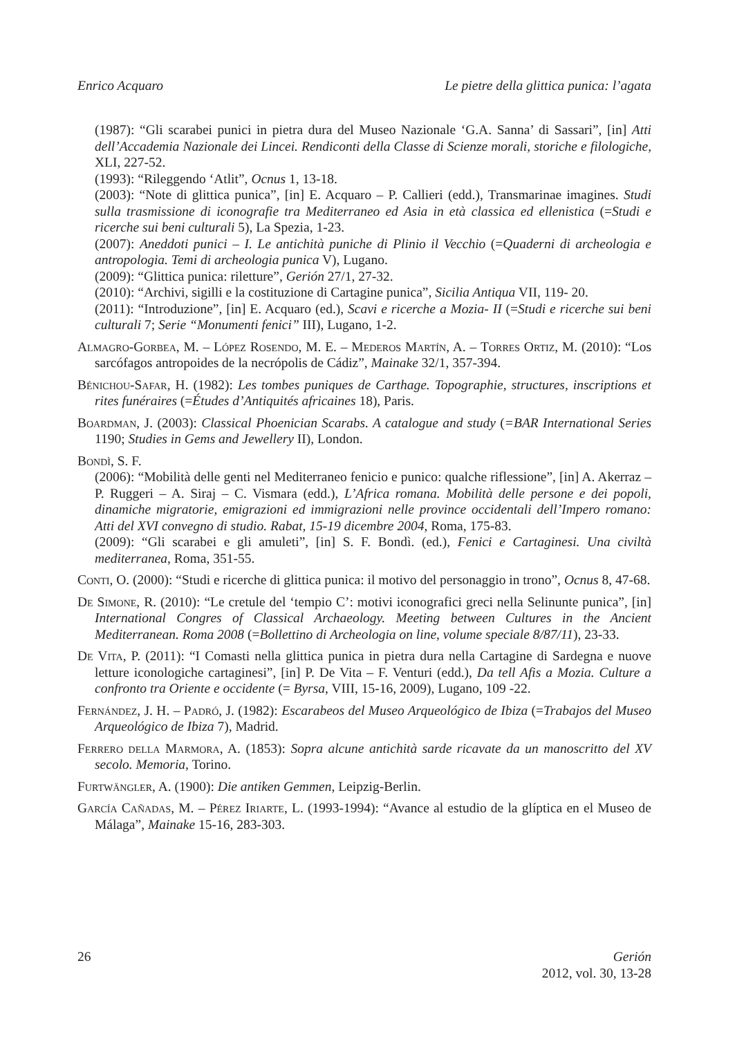Enrico Acquaro Le pietre della glittica punica: l’agata
(1987): “Gli scarabei punici in pietra dura del Museo Nazionale ‘G.A. Sanna’ di Sassari”, [in] Atti dell’Accademia Nazionale dei Lincei. Rendiconti della Classe di Scienze morali, storiche e filologiche, XLI, 227-52.
(1993): “Rileggendo ‘Atlit”, Ocnus 1, 13-18.
(2003): “Note di glittica punica”, [in] E. Acquaro – P. Callieri (edd.), Transmarinae imagines. Studi sulla trasmissione di iconografie tra Mediterraneo ed Asia in età classica ed ellenistica (=Studi e ricerche sui beni culturali 5), La Spezia, 1-23.
(2007): Aneddoti punici – I. Le antichità puniche di Plinio il Vecchio (=Quaderni di archeologia e antropologia. Temi di archeologia punica V), Lugano.
(2009): “Glittica punica: riletture”, Gerión 27/1, 27-32.
(2010): “Archivi, sigilli e la costituzione di Cartagine punica”, Sicilia Antiqua VII, 119- 20.
(2011): “Introduzione”, [in] E. Acquaro (ed.), Scavi e ricerche a Mozia- II (=Studi e ricerche sui beni culturali 7; Serie “Monumenti fenici” III), Lugano, 1-2.
Almagro-Gorbea, M. – López Rosendo, M. E. – Mederos Martín, A. – Torres Ortiz, M. (2010): “Los sarcófagos antropoides de la necrópolis de Cádiz”, Mainake 32/1, 357-394.
Bénichou-Safar, H. (1982): Les tombes puniques de Carthage. Topographie, structures, inscriptions et rites funéraires (=Études d’Antiquités africaines 18), Paris.
Boardman, J. (2003): Classical Phoenician Scarabs. A catalogue and study (=BAR International Series 1190; Studies in Gems and Jewellery II), London.
Bondì, S. F.
(2006): “Mobilità delle genti nel Mediterraneo fenicio e punico: qualche riflessione”, [in] A. Akerraz – P. Ruggeri – A. Siraj – C. Vismara (edd.), L’Africa romana. Mobilità delle persone e dei popoli, dinamiche migratorie, emigrazioni ed immigrazioni nelle province occidentali dell’Impero romano: Atti del XVI convegno di studio. Rabat, 15-19 dicembre 2004, Roma, 175-83.
(2009): “Gli scarabei e gli amuleti”, [in] S. F. Bondì. (ed.), Fenici e Cartaginesi. Una civiltà mediterranea, Roma, 351-55.
Conti, O. (2000): “Studi e ricerche di glittica punica: il motivo del personaggio in trono”, Ocnus 8, 47-68.
De Simone, R. (2010): “Le cretule del ‘tempio C’: motivi iconografici greci nella Selinunte punica”, [in] International Congres of Classical Archaeology. Meeting between Cultures in the Ancient Mediterranean. Roma 2008 (=Bollettino di Archeologia on line, volume speciale 8/87/11), 23-33.
De Vita, P. (2011): “I Comasti nella glittica punica in pietra dura nella Cartagine di Sardegna e nuove letture iconologiche cartaginesi”, [in] P. De Vita – F. Venturi (edd.), Da tell Afis a Mozia. Culture a confronto tra Oriente e occidente (= Byrsa, VIII, 15-16, 2009), Lugano, 109 -22.
Fernández, J. H. – Padró, J. (1982): Escarabeos del Museo Arqueológico de Ibiza (=Trabajos del Museo Arqueológico de Ibiza 7), Madrid.
Ferrero della Marmora, A. (1853): Sopra alcune antichità sarde ricavate da un manoscritto del XV secolo. Memoria, Torino.
Furtwängler, A. (1900): Die antiken Gemmen, Leipzig-Berlin.
García Cañadas, M. – Pérez Iriarte, L. (1993-1994): “Avance al estudio de la glíptica en el Museo de Málaga”, Mainake 15-16, 283-303.
26 Gerión
2012, vol. 30, 13-28